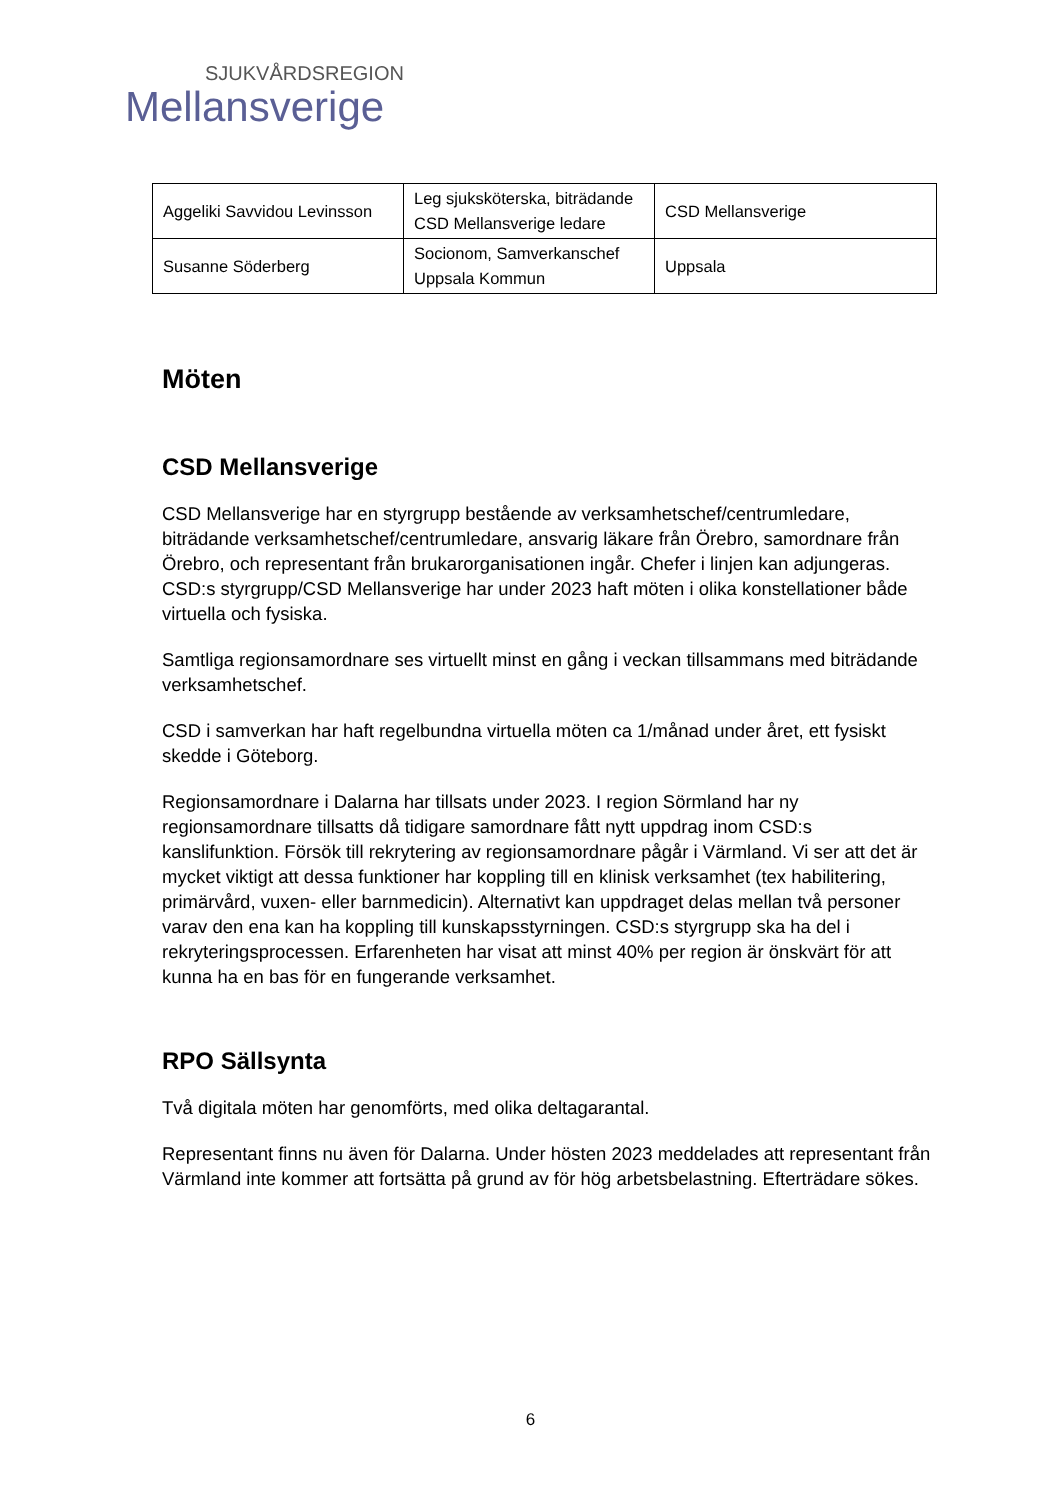SJUKVÅRDSREGION
Mellansverige
| Aggeliki Savvidou Levinsson | Leg sjuksköterska, biträdande CSD Mellansverige ledare | CSD Mellansverige |
| Susanne Söderberg | Socionom, Samverkanschef Uppsala Kommun | Uppsala |
Möten
CSD Mellansverige
CSD Mellansverige har en styrgrupp bestående av verksamhetschef/centrumledare, biträdande verksamhetschef/centrumledare, ansvarig läkare från Örebro, samordnare från Örebro, och representant från brukarorganisationen ingår. Chefer i linjen kan adjungeras. CSD:s styrgrupp/CSD Mellansverige har under 2023 haft möten i olika konstellationer både virtuella och fysiska.
Samtliga regionsamordnare ses virtuellt minst en gång i veckan tillsammans med biträdande verksamhetschef.
CSD i samverkan har haft regelbundna virtuella möten ca 1/månad under året, ett fysiskt skedde i Göteborg.
Regionsamordnare i Dalarna har tillsats under 2023. I region Sörmland har ny regionsamordnare tillsatts då tidigare samordnare fått nytt uppdrag inom CSD:s kanslifunktion. Försök till rekrytering av regionsamordnare pågår i Värmland. Vi ser att det är mycket viktigt att dessa funktioner har koppling till en klinisk verksamhet (tex habilitering, primärvård, vuxen- eller barnmedicin). Alternativt kan uppdraget delas mellan två personer varav den ena kan ha koppling till kunskapsstyrningen. CSD:s styrgrupp ska ha del i rekryteringsprocessen. Erfarenheten har visat att minst 40% per region är önskvärt för att kunna ha en bas för en fungerande verksamhet.
RPO Sällsynta
Två digitala möten har genomförts, med olika deltagarantal.
Representant finns nu även för Dalarna. Under hösten 2023 meddelades att representant från Värmland inte kommer att fortsätta på grund av för hög arbetsbelastning. Efterträdare sökes.
6